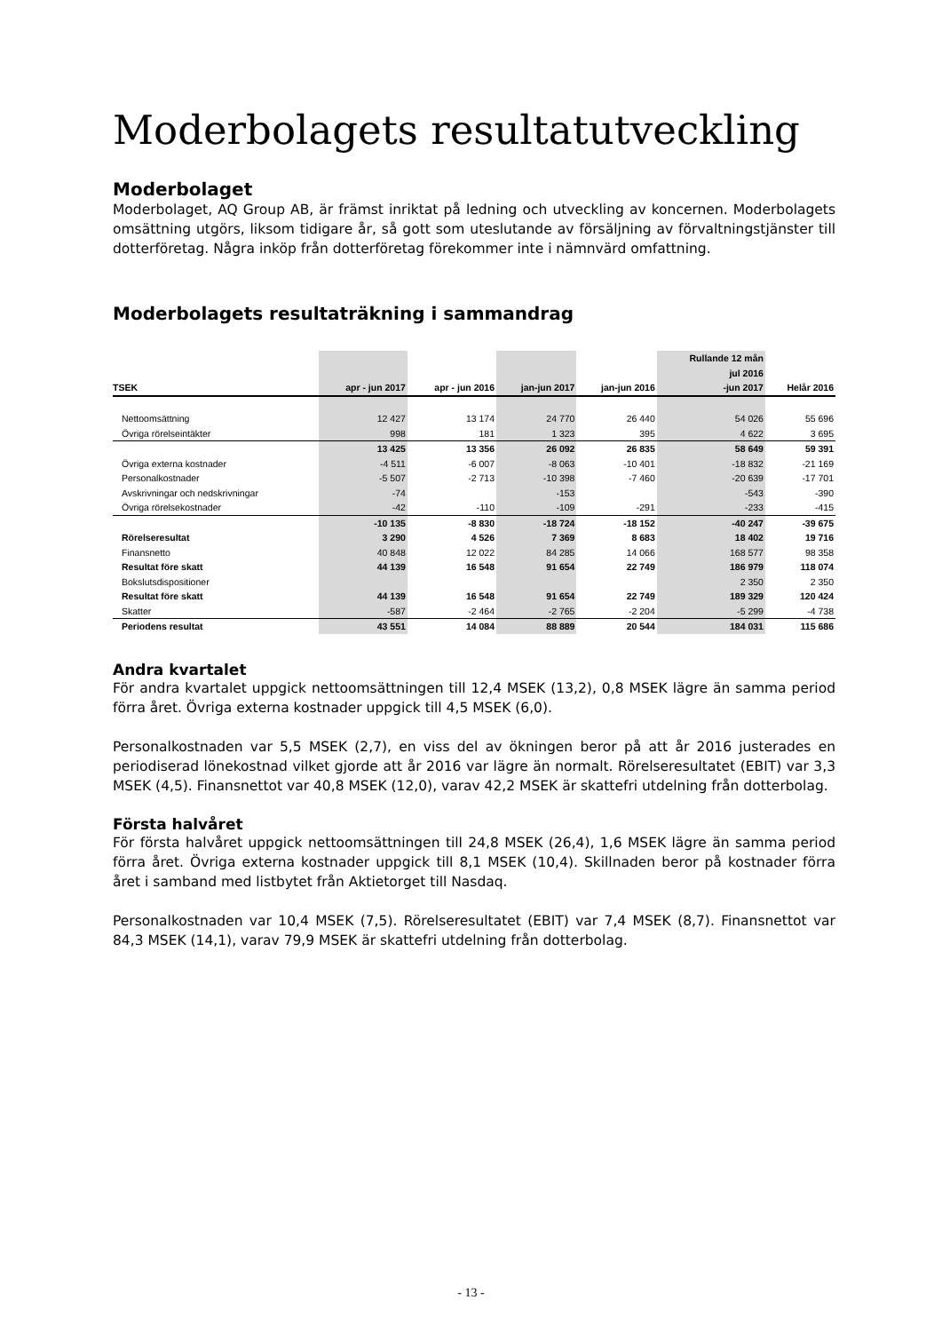Moderbolagets resultatutveckling
Moderbolaget
Moderbolaget, AQ Group AB, är främst inriktat på ledning och utveckling av koncernen. Moderbolagets omsättning utgörs, liksom tidigare år, så gott som uteslutande av försäljning av förvaltningstjänster till dotterföretag. Några inköp från dotterföretag förekommer inte i nämnvärd omfattning.
Moderbolagets resultaträkning i sammandrag
| | | | | | Rullande 12 mån | |
| --- | --- | --- | --- | --- | --- | --- |
| | | | | | jul 2016 | |
| TSEK | apr - jun 2017 | apr - jun 2016 | jan-jun 2017 | jan-jun 2016 | -jun 2017 | Helår 2016 |
| Nettoomsättning | 12 427 | 13 174 | 24 770 | 26 440 | 54 026 | 55 696 |
| Övriga rörelseintäkter | 998 | 181 | 1 323 | 395 | 4 622 | 3 695 |
| | 13 425 | 13 356 | 26 092 | 26 835 | 58 649 | 59 391 |
| Övriga externa kostnader | -4 511 | -6 007 | -8 063 | -10 401 | -18 832 | -21 169 |
| Personalkostnader | -5 507 | -2 713 | -10 398 | -7 460 | -20 639 | -17 701 |
| Avskrivningar och nedskrivningar | -74 | | -153 | | -543 | -390 |
| Övriga rörelsekostnader | -42 | -110 | -109 | -291 | -233 | -415 |
| | -10 135 | -8 830 | -18 724 | -18 152 | -40 247 | -39 675 |
| Rörelseresultat | 3 290 | 4 526 | 7 369 | 8 683 | 18 402 | 19 716 |
| Finansnetto | 40 848 | 12 022 | 84 285 | 14 066 | 168 577 | 98 358 |
| Resultat före skatt | 44 139 | 16 548 | 91 654 | 22 749 | 186 979 | 118 074 |
| Bokslutsdispositioner | | | | | 2 350 | 2 350 |
| Resultat före skatt | 44 139 | 16 548 | 91 654 | 22 749 | 189 329 | 120 424 |
| Skatter | -587 | -2 464 | -2 765 | -2 204 | -5 299 | -4 738 |
| Periodens resultat | 43 551 | 14 084 | 88 889 | 20 544 | 184 031 | 115 686 |
Andra kvartalet
För andra kvartalet uppgick nettoomsättningen till 12,4 MSEK (13,2), 0,8 MSEK lägre än samma period förra året. Övriga externa kostnader uppgick till 4,5 MSEK (6,0).
Personalkostnaden var 5,5 MSEK (2,7), en viss del av ökningen beror på att år 2016 justerades en periodiserad lönekostnad vilket gjorde att år 2016 var lägre än normalt. Rörelseresultatet (EBIT) var 3,3 MSEK (4,5). Finansnettot var 40,8 MSEK (12,0), varav 42,2 MSEK är skattefri utdelning från dotterbolag.
Första halvåret
För första halvåret uppgick nettoomsättningen till 24,8 MSEK (26,4), 1,6 MSEK lägre än samma period förra året. Övriga externa kostnader uppgick till 8,1 MSEK (10,4). Skillnaden beror på kostnader förra året i samband med listbytet från Aktietorget till Nasdaq.
Personalkostnaden var 10,4 MSEK (7,5). Rörelseresultatet (EBIT) var 7,4 MSEK (8,7). Finansnettot var 84,3 MSEK (14,1), varav 79,9 MSEK är skattefri utdelning från dotterbolag.
- 13 -